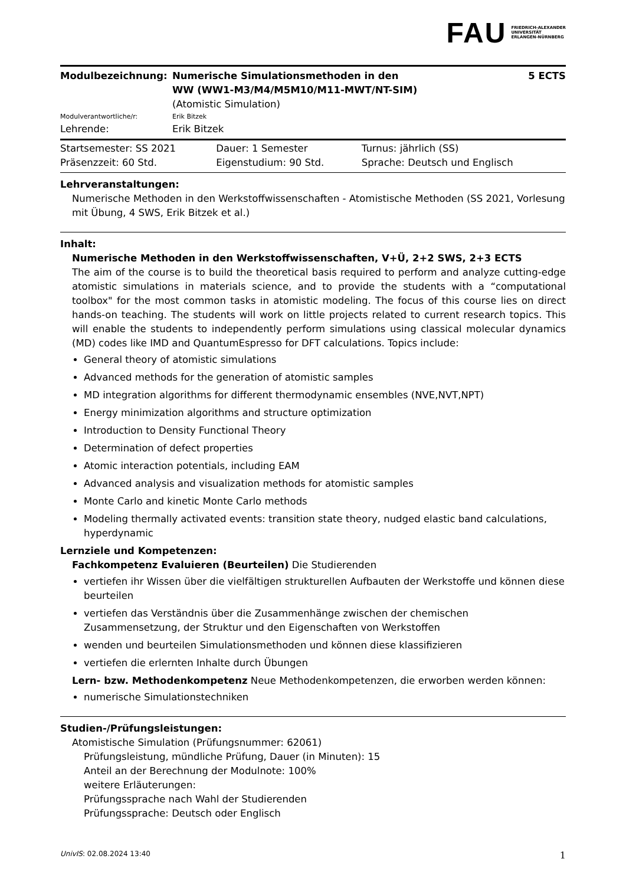FAU FRIEDRICH-ALEXANDER
UNIVERSITÄT
ERLANGEN-NÜRNBERG
| Modulbezeichnung: | Numerische Simulationsmethoden in den WW (WW1-M3/M4/M5M10/M11-MWT/NT-SIM) | 5 ECTS |
| | (Atomistic Simulation) | |
| Modulverantwortliche/r: | Erik Bitzek | |
| Lehrende: | Erik Bitzek | |
| Startsemester: SS 2021 | Dauer: 1 Semester | Turnus: jährlich (SS) |
| Präsenzzeit: 60 Std. | Eigenstudium: 90 Std. | Sprache: Deutsch und Englisch |
Lehrveranstaltungen:
Numerische Methoden in den Werkstoffwissenschaften - Atomistische Methoden (SS 2021, Vorlesung mit Übung, 4 SWS, Erik Bitzek et al.)
Inhalt:
Numerische Methoden in den Werkstoffwissenschaften, V+Ü, 2+2 SWS, 2+3 ECTS
The aim of the course is to build the theoretical basis required to perform and analyze cutting-edge atomistic simulations in materials science, and to provide the students with a “computational toolbox" for the most common tasks in atomistic modeling. The focus of this course lies on direct hands-on teaching. The students will work on little projects related to current research topics. This will enable the students to independently perform simulations using classical molecular dynamics (MD) codes like IMD and QuantumEspresso for DFT calculations. Topics include:
General theory of atomistic simulations
Advanced methods for the generation of atomistic samples
MD integration algorithms for different thermodynamic ensembles (NVE,NVT,NPT)
Energy minimization algorithms and structure optimization
Introduction to Density Functional Theory
Determination of defect properties
Atomic interaction potentials, including EAM
Advanced analysis and visualization methods for atomistic samples
Monte Carlo and kinetic Monte Carlo methods
Modeling thermally activated events: transition state theory, nudged elastic band calculations, hyperdynamic
Lernziele und Kompetenzen:
Fachkompetenz Evaluieren (Beurteilen) Die Studierenden
vertiefen ihr Wissen über die vielfältigen strukturellen Aufbauten der Werkstoffe und können diese beurteilen
vertiefen das Verständnis über die Zusammenhänge zwischen der chemischen Zusammensetzung, der Struktur und den Eigenschaften von Werkstoffen
wenden und beurteilen Simulationsmethoden und können diese klassifizieren
vertiefen die erlernten Inhalte durch Übungen
Lern- bzw. Methodenkompetenz Neue Methodenkompetenzen, die erworben werden können:
numerische Simulationstechniken
Studien-/Prüfungsleistungen:
Atomistische Simulation (Prüfungsnummer: 62061)
Prüfungsleistung, mündliche Prüfung, Dauer (in Minuten): 15
Anteil an der Berechnung der Modulnote: 100%
weitere Erläuterungen:
Prüfungssprache nach Wahl der Studierenden
Prüfungssprache: Deutsch oder Englisch
UnivIS: 02.08.2024 13:40 1